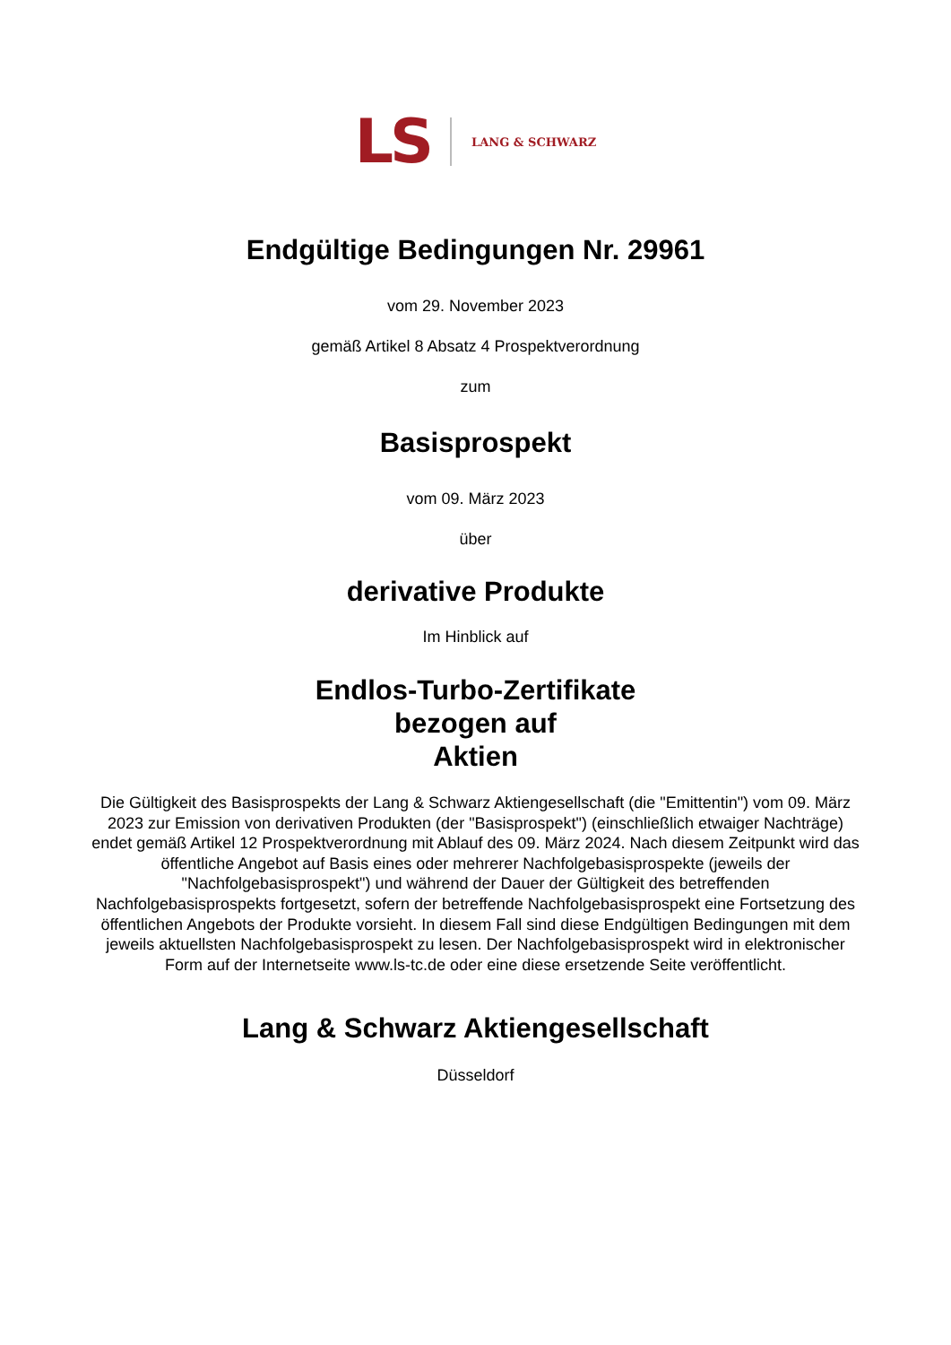LS LANG & SCHWARZ
Endgültige Bedingungen Nr. 29961
vom 29. November 2023
gemäß Artikel 8 Absatz 4 Prospektverordnung
zum
Basisprospekt
vom 09. März 2023
über
derivative Produkte
Im Hinblick auf
Endlos-Turbo-Zertifikate
bezogen auf
Aktien
Die Gültigkeit des Basisprospekts der Lang & Schwarz Aktiengesellschaft (die "Emittentin") vom 09. März 2023 zur Emission von derivativen Produkten (der "Basisprospekt") (einschließlich etwaiger Nachträge) endet gemäß Artikel 12 Prospektverordnung mit Ablauf des 09. März 2024. Nach diesem Zeitpunkt wird das öffentliche Angebot auf Basis eines oder mehrerer Nachfolgebasisprospekte (jeweils der "Nachfolgebasisprospekt") und während der Dauer der Gültigkeit des betreffenden Nachfolgebasisprospekts fortgesetzt, sofern der betreffende Nachfolgebasisprospekt eine Fortsetzung des öffentlichen Angebots der Produkte vorsieht. In diesem Fall sind diese Endgültigen Bedingungen mit dem jeweils aktuellsten Nachfolgebasisprospekt zu lesen. Der Nachfolgebasisprospekt wird in elektronischer Form auf der Internetseite www.ls-tc.de oder eine diese ersetzende Seite veröffentlicht.
Lang & Schwarz Aktiengesellschaft
Düsseldorf